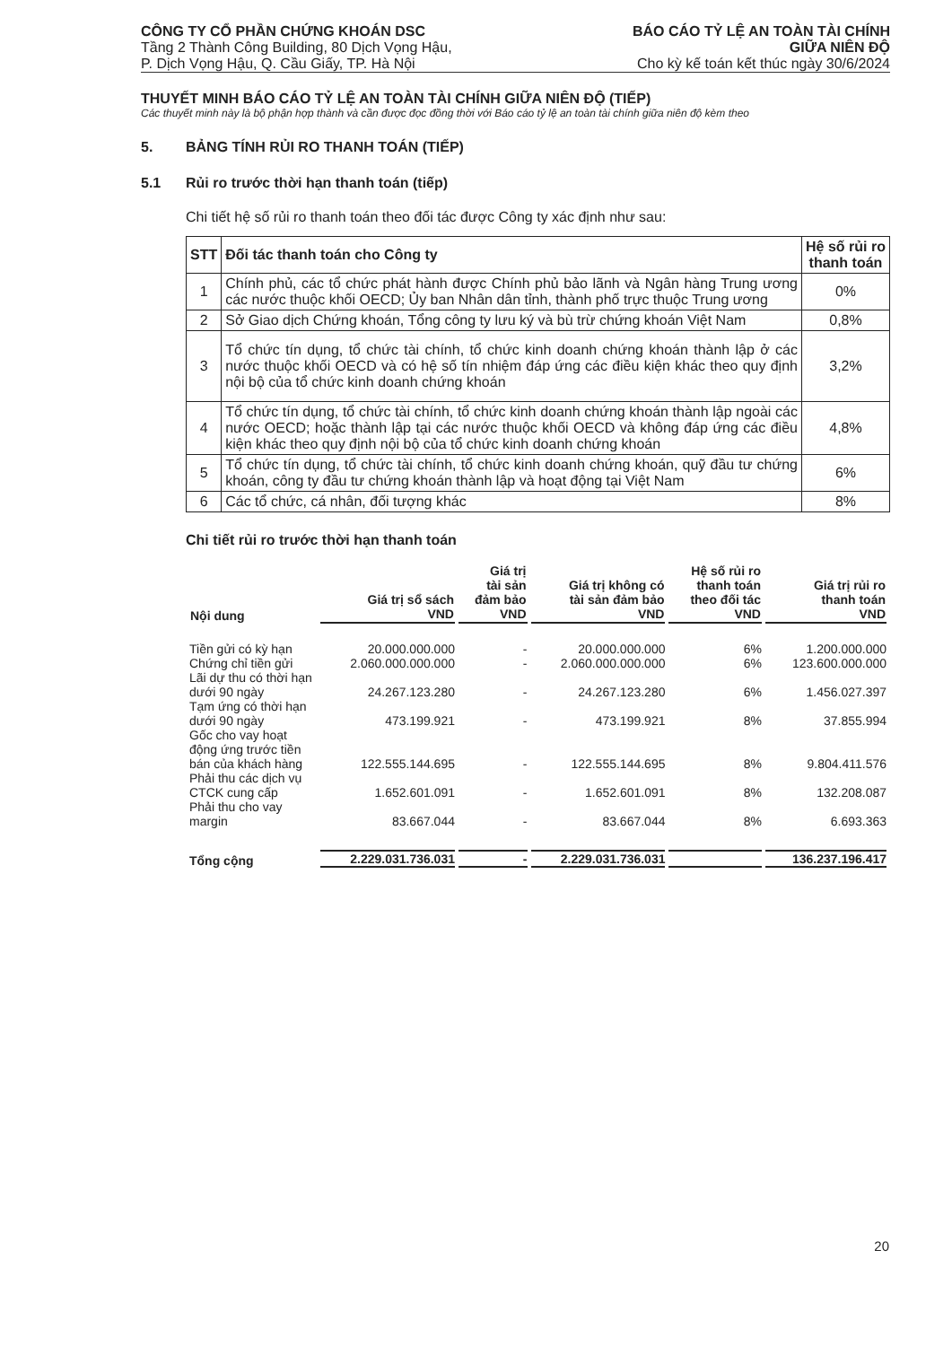CÔNG TY CỔ PHẦN CHỨNG KHOÁN DSC
Tầng 2 Thành Công Building, 80 Dịch Vọng Hậu,
P. Dịch Vọng Hậu, Q. Cầu Giấy, TP. Hà Nội
BÁO CÁO TỶ LỆ AN TOÀN TÀI CHÍNH
GIỮA NIÊN ĐỘ
Cho kỳ kế toán kết thúc ngày 30/6/2024
THUYẾT MINH BÁO CÁO TỶ LỆ AN TOÀN TÀI CHÍNH GIỮA NIÊN ĐỘ (TIẾP)
Các thuyết minh này là bộ phận hợp thành và cần được đọc đồng thời với Báo cáo tỷ lệ an toàn tài chính giữa niên độ kèm theo
5. BẢNG TÍNH RỦI RO THANH TOÁN (TIẾP)
5.1 Rủi ro trước thời hạn thanh toán (tiếp)
Chi tiết hệ số rủi ro thanh toán theo đối tác được Công ty xác định như sau:
| STT | Đối tác thanh toán cho Công ty | Hệ số rủi ro thanh toán |
| --- | --- | --- |
| 1 | Chính phủ, các tổ chức phát hành được Chính phủ bảo lãnh và Ngân hàng Trung ương các nước thuộc khối OECD; Ủy ban Nhân dân tỉnh, thành phố trực thuộc Trung ương | 0% |
| 2 | Sở Giao dịch Chứng khoán, Tổng công ty lưu ký và bù trừ chứng khoán Việt Nam | 0,8% |
| 3 | Tổ chức tín dụng, tổ chức tài chính, tổ chức kinh doanh chứng khoán thành lập ở các nước thuộc khối OECD và có hệ số tín nhiệm đáp ứng các điều kiện khác theo quy định nội bộ của tổ chức kinh doanh chứng khoán | 3,2% |
| 4 | Tổ chức tín dụng, tổ chức tài chính, tổ chức kinh doanh chứng khoán thành lập ngoài các nước OECD; hoặc thành lập tại các nước thuộc khối OECD và không đáp ứng các điều kiện khác theo quy định nội bộ của tổ chức kinh doanh chứng khoán | 4,8% |
| 5 | Tổ chức tín dụng, tổ chức tài chính, tổ chức kinh doanh chứng khoán, quỹ đầu tư chứng khoán, công ty đầu tư chứng khoán thành lập và hoạt động tại Việt Nam | 6% |
| 6 | Các tổ chức, cá nhân, đối tượng khác | 8% |
Chi tiết rủi ro trước thời hạn thanh toán
| Nội dung | Giá trị sổ sách VND | Giá trị tài sản đảm bảo VND | Giá trị không có tài sản đảm bảo VND | Hệ số rủi ro thanh toán theo đối tác VND | Giá trị rủi ro thanh toán VND |
| --- | --- | --- | --- | --- | --- |
| Tiền gửi có kỳ hạn | 20.000.000.000 | - | 20.000.000.000 | 6% | 1.200.000.000 |
| Chứng chỉ tiền gửi | 2.060.000.000.000 | - | 2.060.000.000.000 | 6% | 123.600.000.000 |
| Lãi dự thu có thời hạn dưới 90 ngày | 24.267.123.280 | - | 24.267.123.280 | 6% | 1.456.027.397 |
| Tạm ứng có thời hạn dưới 90 ngày | 473.199.921 | - | 473.199.921 | 8% | 37.855.994 |
| Gốc cho vay hoạt động ứng trước tiền bán của khách hàng | 122.555.144.695 | - | 122.555.144.695 | 8% | 9.804.411.576 |
| Phải thu các dịch vụ CTCK cung cấp | 1.652.601.091 | - | 1.652.601.091 | 8% | 132.208.087 |
| Phải thu cho vay margin | 83.667.044 | - | 83.667.044 | 8% | 6.693.363 |
| Tổng cộng | 2.229.031.736.031 | - | 2.229.031.736.031 | | 136.237.196.417 |
20